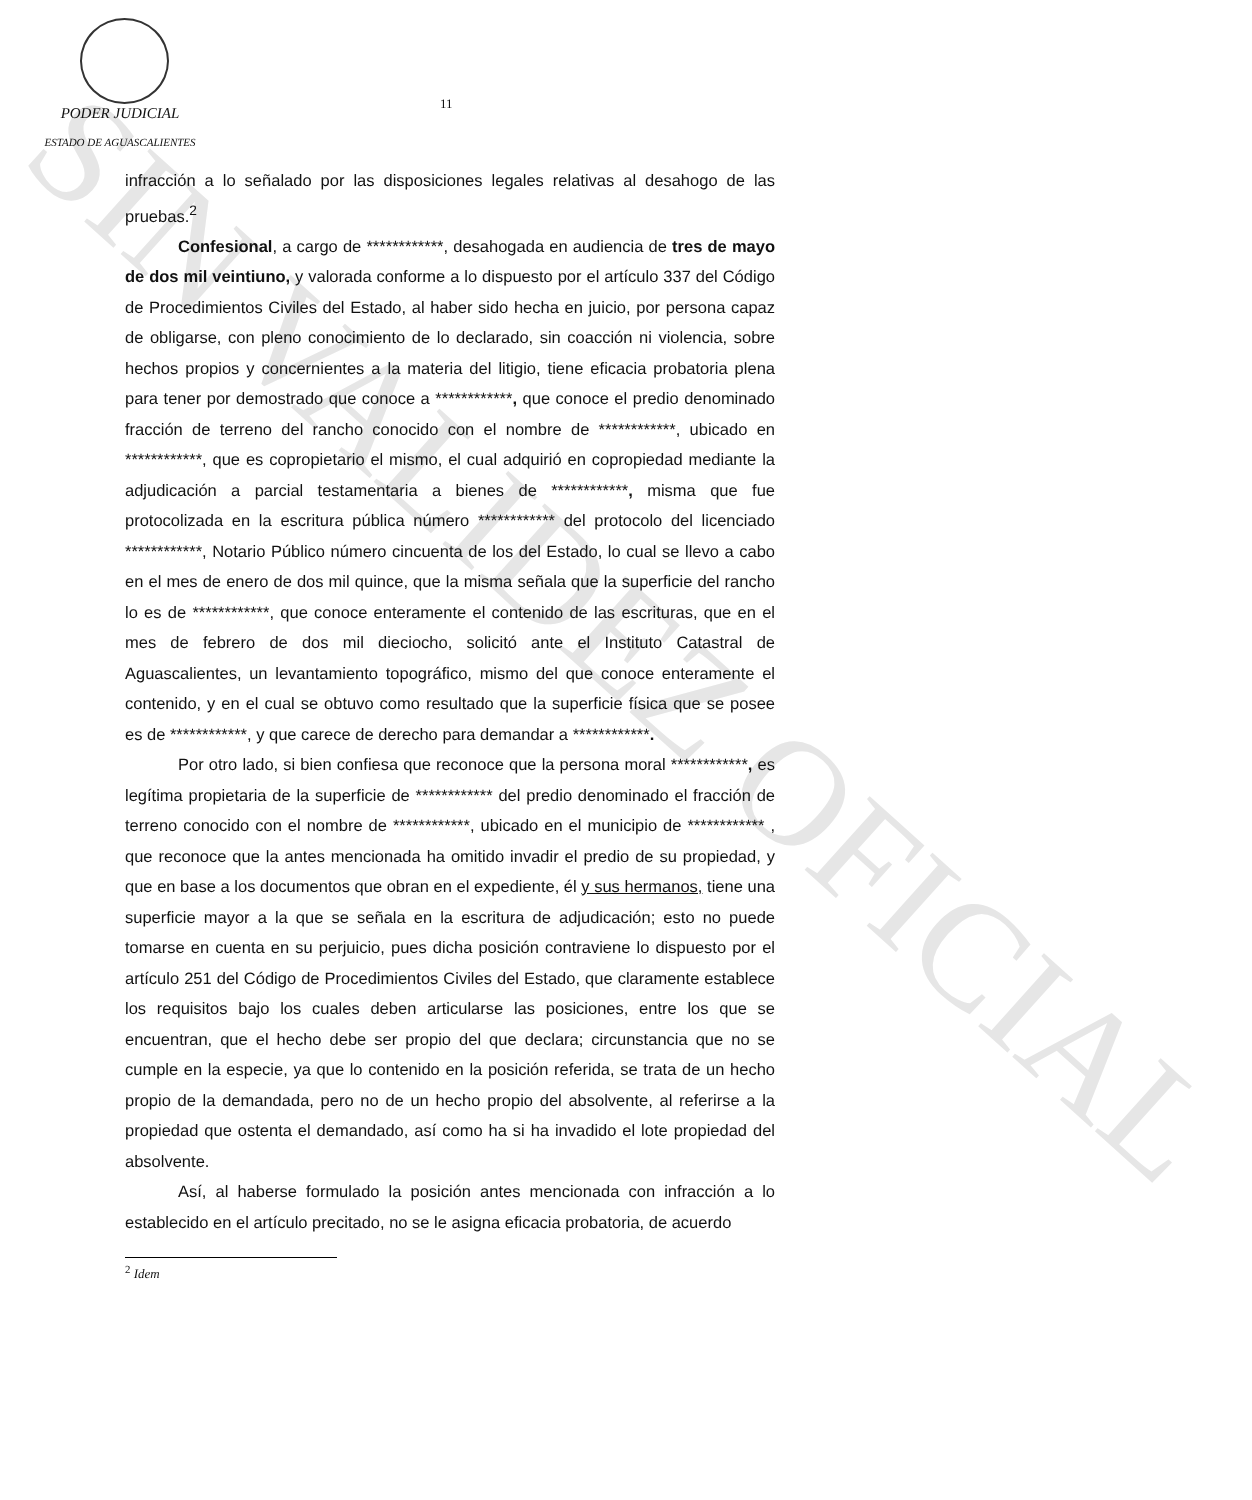SIN VALIDEZ OFICIAL
PODER JUDICIAL
ESTADO DE AGUASCALIENTES
11
infracción a lo señalado por las disposiciones legales relativas al desahogo de las pruebas.<sup>2</sup>
Confesional, a cargo de ************, desahogada en audiencia de tres de mayo de dos mil veintiuno, y valorada conforme a lo dispuesto por el artículo 337 del Código de Procedimientos Civiles del Estado, al haber sido hecha en juicio, por persona capaz de obligarse, con pleno conocimiento de lo declarado, sin coacción ni violencia, sobre hechos propios y concernientes a la materia del litigio, tiene eficacia probatoria plena para tener por demostrado que conoce a ************, que conoce el predio denominado fracción de terreno del rancho conocido con el nombre de ************, ubicado en ************, que es copropietario el mismo, el cual adquirió en copropiedad mediante la adjudicación a parcial testamentaria a bienes de ************, misma que fue protocolizada en la escritura pública número ************ del protocolo del licenciado ************, Notario Público número cincuenta de los del Estado, lo cual se llevo a cabo en el mes de enero de dos mil quince, que la misma señala que la superficie del rancho lo es de ************, que conoce enteramente el contenido de las escrituras, que en el mes de febrero de dos mil dieciocho, solicitó ante el Instituto Catastral de Aguascalientes, un levantamiento topográfico, mismo del que conoce enteramente el contenido, y en el cual se obtuvo como resultado que la superficie física que se posee es de ************, y que carece de derecho para demandar a ************.
Por otro lado, si bien confiesa que reconoce que la persona moral ************, es legítima propietaria de la superficie de ************ del predio denominado el fracción de terreno conocido con el nombre de ************, ubicado en el municipio de ************ , que reconoce que la antes mencionada ha omitido invadir el predio de su propiedad, y que en base a los documentos que obran en el expediente, él y sus hermanos, tiene una superficie mayor a la que se señala en la escritura de adjudicación; esto no puede tomarse en cuenta en su perjuicio, pues dicha posición contraviene lo dispuesto por el artículo 251 del Código de Procedimientos Civiles del Estado, que claramente establece los requisitos bajo los cuales deben articularse las posiciones, entre los que se encuentran, que el hecho debe ser propio del que declara; circunstancia que no se cumple en la especie, ya que lo contenido en la posición referida, se trata de un hecho propio de la demandada, pero no de un hecho propio del absolvente, al referirse a la propiedad que ostenta el demandado, así como ha si ha invadido el lote propiedad del absolvente.
Así, al haberse formulado la posición antes mencionada con infracción a lo establecido en el artículo precitado, no se le asigna eficacia probatoria, de acuerdo
<sup>2</sup> Idem